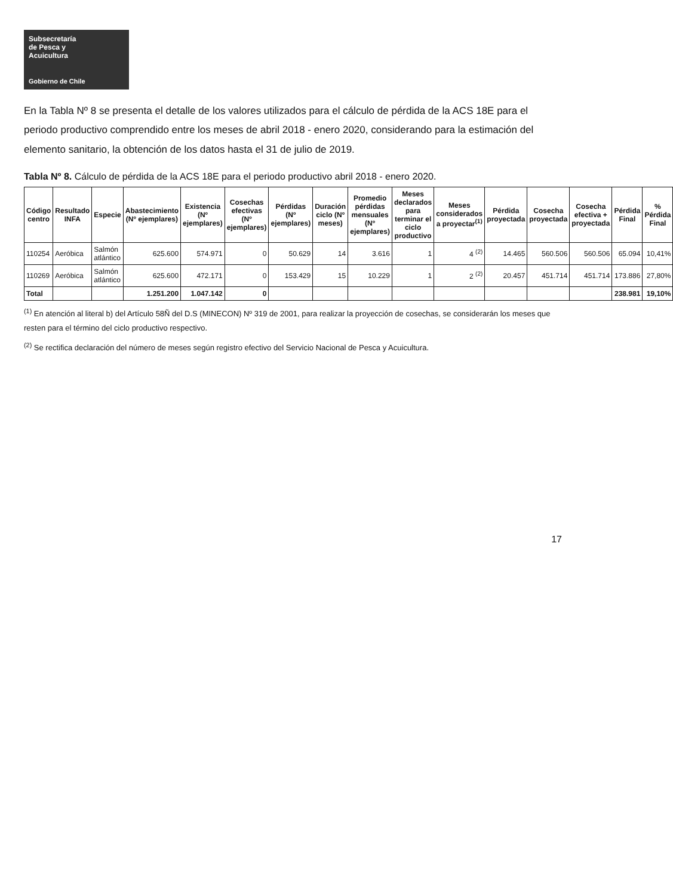Subsecretaría
de Pesca y
Acuicultura
Gobierno de Chile
En la Tabla Nº 8 se presenta el detalle de los valores utilizados para el cálculo de pérdida de la ACS 18E para el periodo productivo comprendido entre los meses de abril 2018 - enero 2020, considerando para la estimación del elemento sanitario, la obtención de los datos hasta el 31 de julio de 2019.
Tabla Nº 8. Cálculo de pérdida de la ACS 18E para el periodo productivo abril 2018 - enero 2020.
| Código centro | Resultado INFA | Especie | Abastecimiento (Nº ejemplares) | Existencia (Nº ejemplares) | Cosechas efectivas (Nº ejemplares) | Pérdidas (Nº ejemplares) | Duración ciclo (Nº meses) | Promedio pérdidas mensuales (Nº ejemplares) | Meses declarados para terminar el ciclo productivo | Meses considerados a proyectar<sup>(1)</sup> | Pérdida proyectada | Cosecha proyectada | Cosecha efectiva + proyectada | Pérdida Final | % Pérdida Final |
| --- | --- | --- | --- | --- | --- | --- | --- | --- | --- | --- | --- | --- | --- | --- | --- |
| 110254 | Aeróbica | Salmón atlántico | 625.600 | 574.971 | 0 | 50.629 | 14 | 3.616 | 1 | 4 <sup>(2)</sup> | 14.465 | 560.506 | 560.506 | 65.094 | 10,41% |
| 110269 | Aeróbica | Salmón atlántico | 625.600 | 472.171 | 0 | 153.429 | 15 | 10.229 | 1 | 2 <sup>(2)</sup> | 20.457 | 451.714 | 451.714 | 173.886 | 27,80% |
| Total | | | 1.251.200 | 1.047.142 | 0 | | | | | | | | | 238.981 | 19,10% |
<sup>(1)</sup> En atención al literal b) del Artículo 58Ñ del D.S (MINECON) Nº 319 de 2001, para realizar la proyección de cosechas, se considerarán los meses que resten para el término del ciclo productivo respectivo.
<sup>(2)</sup> Se rectifica declaración del número de meses según registro efectivo del Servicio Nacional de Pesca y Acuicultura.
17